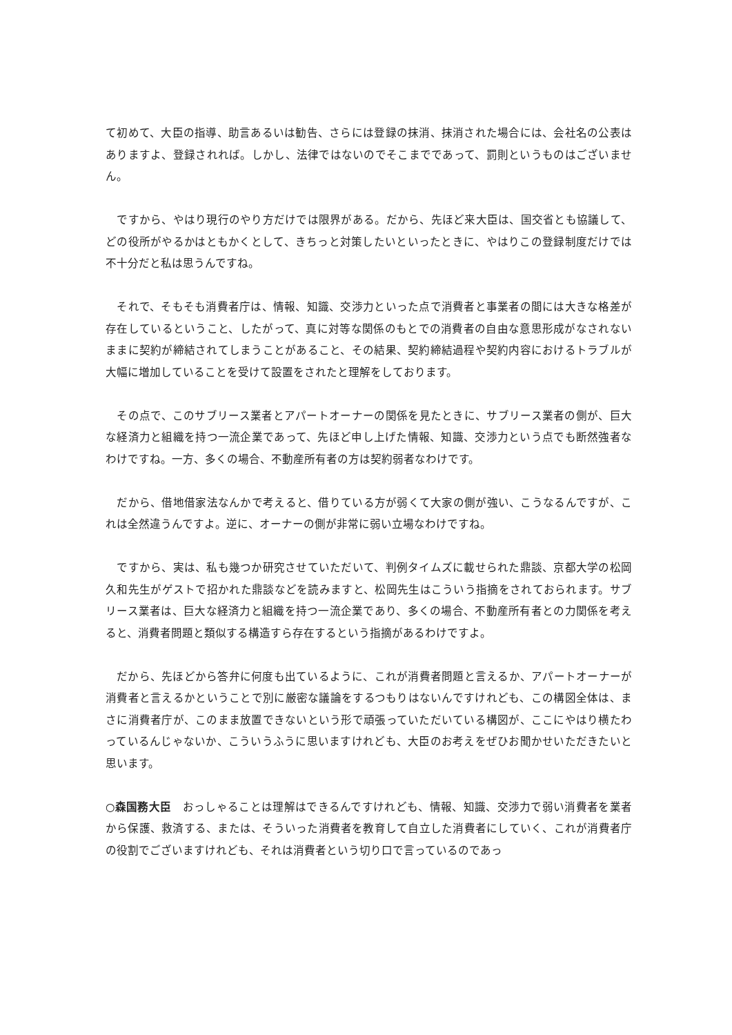て初めて、大臣の指導、助言あるいは勧告、さらには登録の抹消、抹消された場合には、会社名の公表はありますよ、登録されれば。しかし、法律ではないのでそこまでであって、罰則というものはございません。
　ですから、やはり現行のやり方だけでは限界がある。だから、先ほど来大臣は、国交省とも協議して、どの役所がやるかはともかくとして、きちっと対策したいといったときに、やはりこの登録制度だけでは不十分だと私は思うんですね。
　それで、そもそも消費者庁は、情報、知識、交渉力といった点で消費者と事業者の間には大きな格差が存在しているということ、したがって、真に対等な関係のもとでの消費者の自由な意思形成がなされないままに契約が締結されてしまうことがあること、その結果、契約締結過程や契約内容におけるトラブルが大幅に増加していることを受けて設置をされたと理解をしております。
　その点で、このサブリース業者とアパートオーナーの関係を見たときに、サブリース業者の側が、巨大な経済力と組織を持つ一流企業であって、先ほど申し上げた情報、知識、交渉力という点でも断然強者なわけですね。一方、多くの場合、不動産所有者の方は契約弱者なわけです。
　だから、借地借家法なんかで考えると、借りている方が弱くて大家の側が強い、こうなるんですが、これは全然違うんですよ。逆に、オーナーの側が非常に弱い立場なわけですね。
　ですから、実は、私も幾つか研究させていただいて、判例タイムズに載せられた鼎談、京都大学の松岡久和先生がゲストで招かれた鼎談などを読みますと、松岡先生はこういう指摘をされておられます。サブリース業者は、巨大な経済力と組織を持つ一流企業であり、多くの場合、不動産所有者との力関係を考えると、消費者問題と類似する構造すら存在するという指摘があるわけですよ。
　だから、先ほどから答弁に何度も出ているように、これが消費者問題と言えるか、アパートオーナーが消費者と言えるかということで別に厳密な議論をするつもりはないんですけれども、この構図全体は、まさに消費者庁が、このまま放置できないという形で頑張っていただいている構図が、ここにやはり横たわっているんじゃないか、こういうふうに思いますけれども、大臣のお考えをぜひお聞かせいただきたいと思います。
○森国務大臣　おっしゃることは理解はできるんですけれども、情報、知識、交渉力で弱い消費者を業者から保護、救済する、または、そういった消費者を教育して自立した消費者にしていく、これが消費者庁の役割でございますけれども、それは消費者という切り口で言っているのであっ